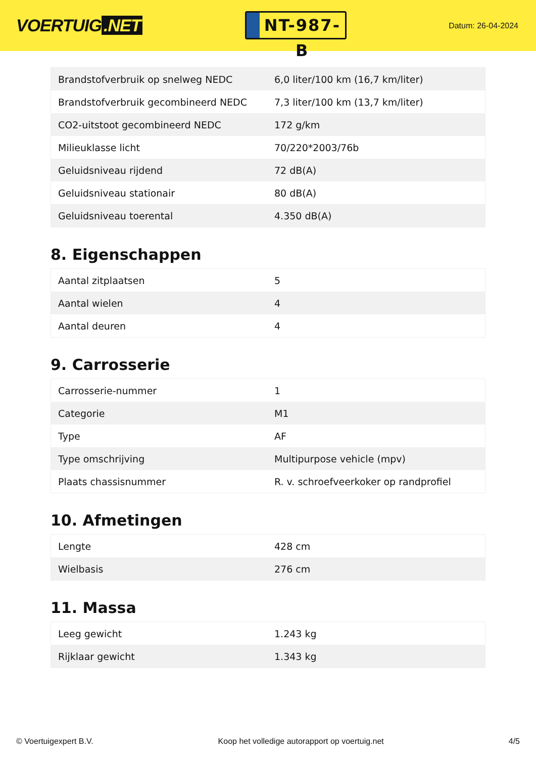VOERTUIG.NET
NT-987-B
Datum: 26-04-2024
| Brandstofverbruik op snelweg NEDC | 6,0 liter/100 km (16,7 km/liter) |
| Brandstofverbruik gecombineerd NEDC | 7,3 liter/100 km (13,7 km/liter) |
| CO2-uitstoot gecombineerd NEDC | 172 g/km |
| Milieuklasse licht | 70/220*2003/76b |
| Geluidsniveau rijdend | 72 dB(A) |
| Geluidsniveau stationair | 80 dB(A) |
| Geluidsniveau toerental | 4.350 dB(A) |
8. Eigenschappen
| Aantal zitplaatsen | 5 |
| Aantal wielen | 4 |
| Aantal deuren | 4 |
9. Carrosserie
| Carrosserie-nummer | 1 |
| Categorie | M1 |
| Type | AF |
| Type omschrijving | Multipurpose vehicle (mpv) |
| Plaats chassisnummer | R. v. schroefveerkoker op randprofiel |
10. Afmetingen
| Lengte | 428 cm |
| Wielbasis | 276 cm |
11. Massa
| Leeg gewicht | 1.243 kg |
| Rijklaar gewicht | 1.343 kg |
© Voertuigexpert B.V. Koop het volledige autorapport op voertuig.net 4/5